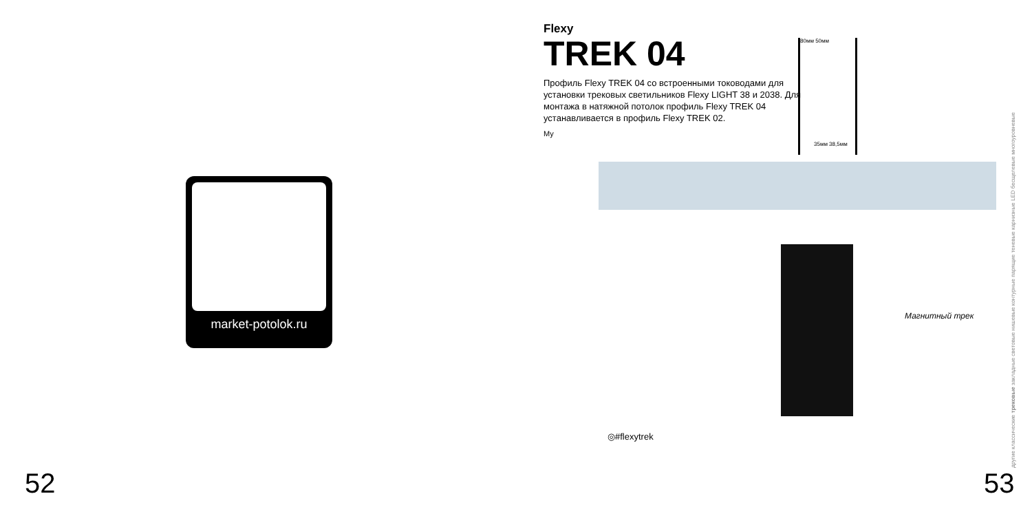market-potolok.ru
52
Flexy
TREK 04
Профиль Flexy TREK 04 со встроенными тоководами для установки трековых светильников Flexy LIGHT 38 и 2038. Для монтажа в натяжной потолок профиль Flexy TREK 04 устанавливается в профиль Flexy TREK 02.
My
80мм 50мм
35мм 38,5мм
Магнитный трек
◎#flexytrek
другие классические трековые закладные световые нишевые контурные парящие теневые карнизные LED бесщелевые многоуровневые
53